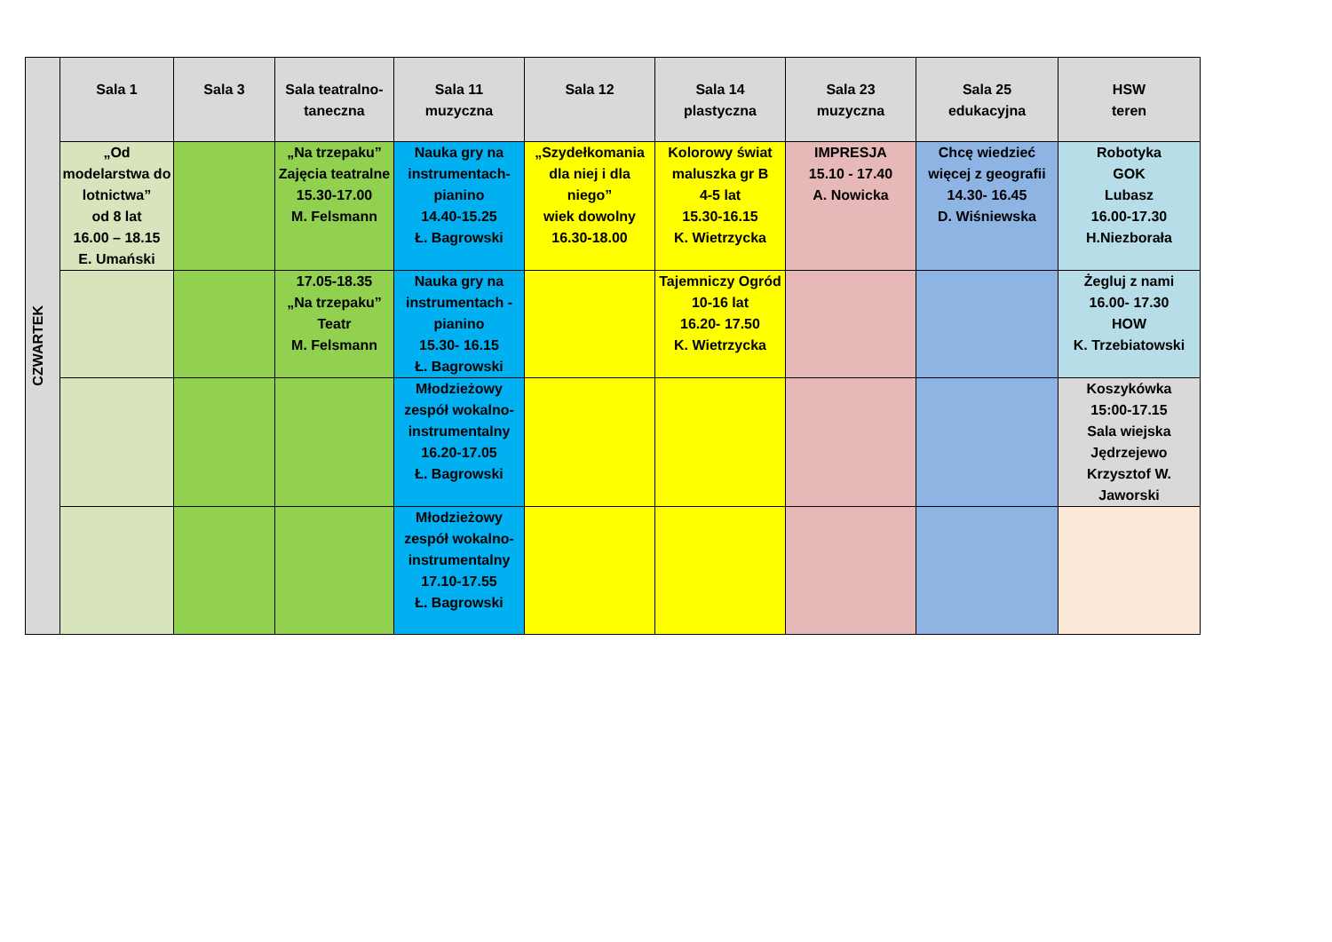| CZWARTEK | Sala 1 | Sala 3 | Sala teatralno-taneczna | Sala 11 muzyczna | Sala 12 | Sala 14 plastyczna | Sala 23 muzyczna | Sala 25 edukacyjna | HSW teren |
| | „Od modelarstwa do lotnictwa” od 8 lat 16.00 – 18.15 E. Umański | | „Na trzepaku” Zajęcia teatralne 15.30-17.00 M. Felsmann | Nauka gry na instrumentach-pianino 14.40-15.25 Ł. Bagrowski | „Szydełkomania dla niej i dla niego” wiek dowolny 16.30-18.00 | Kolorowy świat maluszka gr B 4-5 lat 15.30-16.15 K. Wietrzycka | IMPRESJA 15.10 - 17.40 A. Nowicka | Chcę wiedzieć więcej z geografii 14.30- 16.45 D. Wiśniewska | Robotyka GOK Lubasz 16.00-17.30 H.Niezborała |
| | | | 17.05-18.35 „Na trzepaku” Teatr M. Felsmann | Nauka gry na instrumentach - pianino 15.30- 16.15 Ł. Bagrowski | | Tajemniczy Ogród 10-16 lat 16.20- 17.50 K. Wietrzycka | | | Żegluj z nami 16.00- 17.30 HOW K. Trzebiatowski |
| | | | | Młodzieżowy zespół wokalno-instrumentalny 16.20-17.05 Ł. Bagrowski | | | | | Koszykówka 15:00-17.15 Sala wiejska Jędrzejewo Krzysztof W. Jaworski |
| | | | | Młodzieżowy zespół wokalno-instrumentalny 17.10-17.55 Ł. Bagrowski | | | | | |